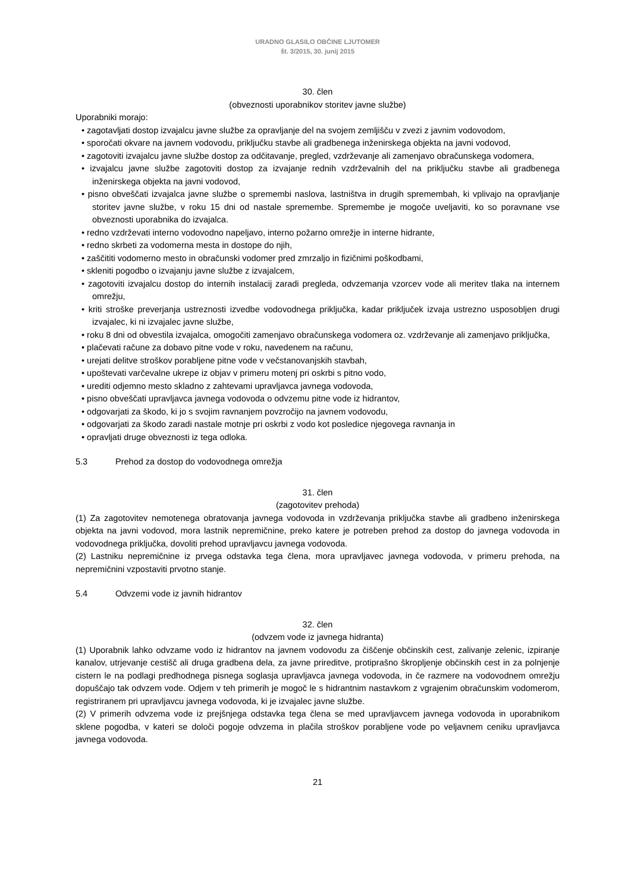URADNO GLASILO OBČINE LJUTOMER
št. 3/2015, 30. junij 2015
30. člen
(obveznosti uporabnikov storitev javne službe)
Uporabniki morajo:
• zagotavljati dostop izvajalcu javne službe za opravljanje del na svojem zemljišču v zvezi z javnim vodovodom,
• sporočati okvare na javnem vodovodu, priključku stavbe ali gradbenega inženirskega objekta na javni vodovod,
• zagotoviti izvajalcu javne službe dostop za odčitavanje, pregled, vzdrževanje ali zamenjavo obračunskega vodomera,
• izvajalcu javne službe zagotoviti dostop za izvajanje rednih vzdrževalnih del na priključku stavbe ali gradbenega inženirskega objekta na javni vodovod,
• pisno obveščati izvajalca javne službe o spremembi naslova, lastništva in drugih spremembah, ki vplivajo na opravljanje storitev javne službe, v roku 15 dni od nastale spremembe. Spremembe je mogoče uveljaviti, ko so poravnane vse obveznosti uporabnika do izvajalca.
• redno vzdrževati interno vodovodno napeljavo, interno požarno omrežje in interne hidrante,
• redno skrbeti za vodomerna mesta in dostope do njih,
• zaščititi vodomerno mesto in obračunski vodomer pred zmrzaljo in fizičnimi poškodbami,
• skleniti pogodbo o izvajanju javne službe z izvajalcem,
• zagotoviti izvajalcu dostop do internih instalacij zaradi pregleda, odvzemanja vzorcev vode ali meritev tlaka na internem omrežju,
• kriti stroške preverjanja ustreznosti izvedbe vodovodnega priključka, kadar priključek izvaja ustrezno usposobljen drugi izvajalec, ki ni izvajalec javne službe,
• roku 8 dni od obvestila izvajalca, omogočiti zamenjavo obračunskega vodomera oz. vzdrževanje ali zamenjavo priključka,
• plačevati račune za dobavo pitne vode v roku, navedenem na računu,
• urejati delitve stroškov porabljene pitne vode v večstanovanjskih stavbah,
• upoštevati varčevalne ukrepe iz objav v primeru motenj pri oskrbi s pitno vodo,
• urediti odjemno mesto skladno z zahtevami upravljavca javnega vodovoda,
• pisno obveščati upravljavca javnega vodovoda o odvzemu pitne vode iz hidrantov,
• odgovarjati za škodo, ki jo s svojim ravnanjem povzročijo na javnem vodovodu,
• odgovarjati za škodo zaradi nastale motnje pri oskrbi z vodo kot posledice njegovega ravnanja in
• opravljati druge obveznosti iz tega odloka.
5.3 Prehod za dostop do vodovodnega omrežja
31. člen
(zagotovitev prehoda)
(1) Za zagotovitev nemotenega obratovanja javnega vodovoda in vzdrževanja priključka stavbe ali gradbeno inženirskega objekta na javni vodovod, mora lastnik nepremičnine, preko katere je potreben prehod za dostop do javnega vodovoda in vodovodnega priključka, dovoliti prehod upravljavcu javnega vodovoda.
(2) Lastniku nepremičnine iz prvega odstavka tega člena, mora upravljavec javnega vodovoda, v primeru prehoda, na nepremičnini vzpostaviti prvotno stanje.
5.4 Odvzemi vode iz javnih hidrantov
32. člen
(odvzem vode iz javnega hidranta)
(1) Uporabnik lahko odvzame vodo iz hidrantov na javnem vodovodu za čiščenje občinskih cest, zalivanje zelenic, izpiranje kanalov, utrjevanje cestišč ali druga gradbena dela, za javne prireditve, protiprašno škropljenje občinskih cest in za polnjenje cistern le na podlagi predhodnega pisnega soglasja upravljavca javnega vodovoda, in če razmere na vodovodnem omrežju dopuščajo tak odvzem vode. Odjem v teh primerih je mogoč le s hidrantnim nastavkom z vgrajenim obračunskim vodomerom, registriranem pri upravljavcu javnega vodovoda, ki je izvajalec javne službe.
(2) V primerih odvzema vode iz prejšnjega odstavka tega člena se med upravljavcem javnega vodovoda in uporabnikom sklene pogodba, v kateri se določi pogoje odvzema in plačila stroškov porabljene vode po veljavnem ceniku upravljavca javnega vodovoda.
21